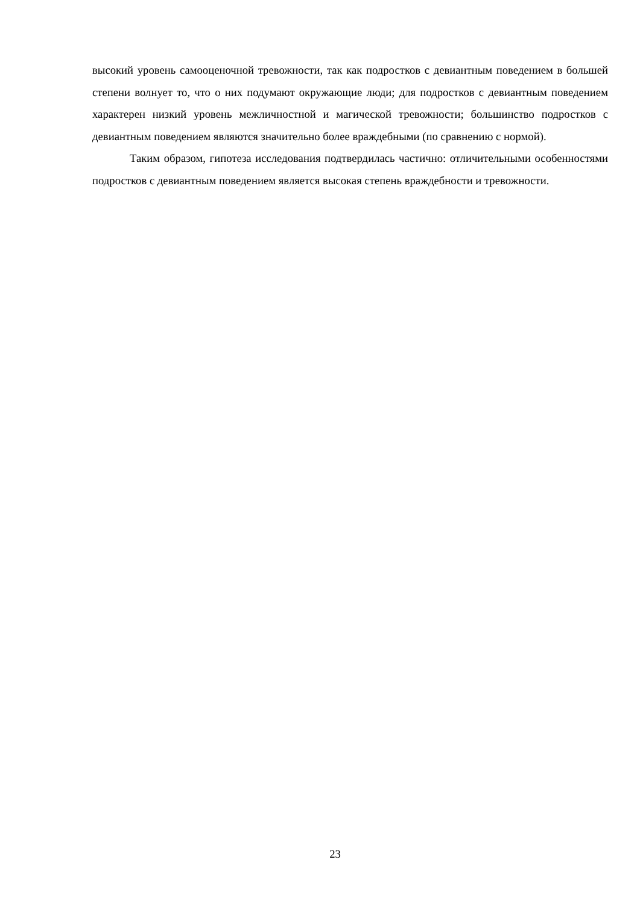высокий уровень самооценочной тревожности, так как подростков с девиантным поведением в большей степени волнует то, что о них подумают окружающие люди; для подростков с девиантным поведением характерен низкий уровень межличностной и магической тревожности; большинство подростков с девиантным поведением являются значительно более враждебными (по сравнению с нормой).
Таким образом, гипотеза исследования подтвердилась частично: отличительными особенностями подростков с девиантным поведением является высокая степень враждебности и тревожности.
23